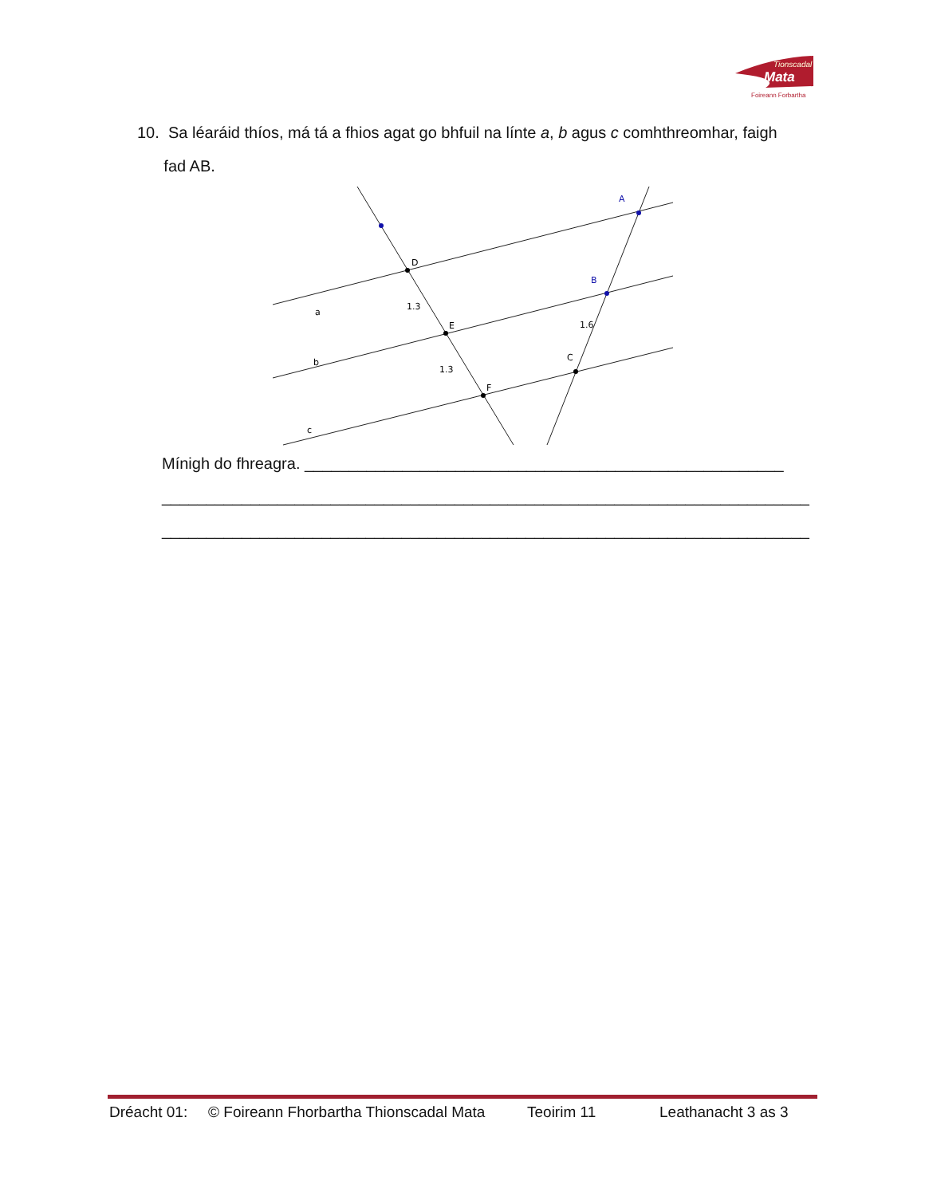Tionscadal
Mata
Foireann Forbartha
10. Sa léaráid thíos, má tá a fhios agat go bhfuil na línte a, b agus c comhthreomhar, faigh
fad AB.
A
B
C
D
E
F
a
b
c
1.3
1.3
1.6
Mínigh do fhreagra. ______________________________________________________
_________________________________________________________________________
_________________________________________________________________________
Dréacht 01: © Foireann Fhorbartha Thionscadal Mata Teoirim 11 Leathanacht 3 as 3